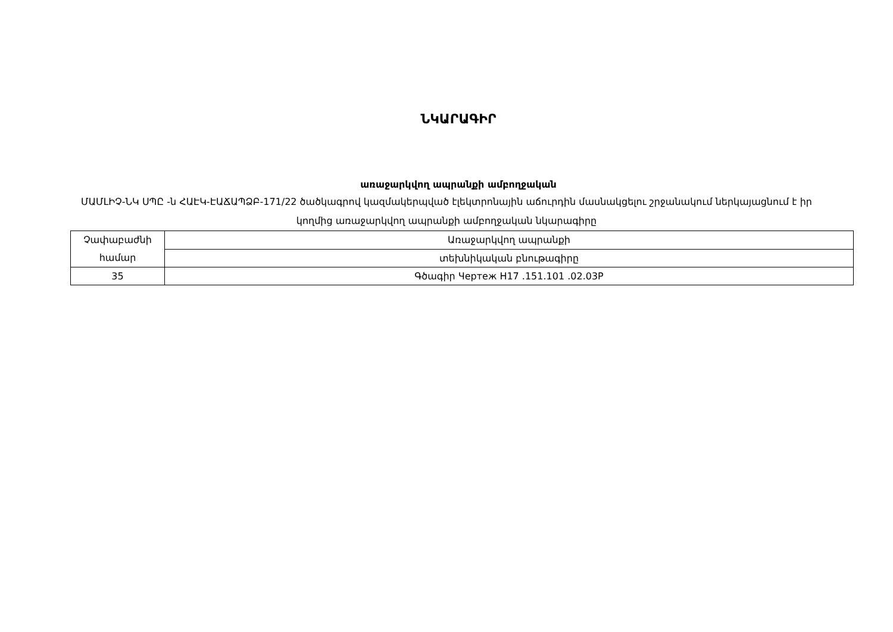ՆԿԱՐԱԳԻՐ
առաջարկվող ապրանքի ամբողջական
ՄԱՄԼԻՉ-ՆԿ ՍՊԸ -ն ՀԱԷԿ-ԷԱՃԱՊՁԲ-171/22 ծածկագրով կազմակերպված էլեկտրոնային աճուրդին մասնակցելու շրջանակում ներկայացնում է իր կողմից առաջարկվող ապրանքի ամբողջական նկարագիրը
| Չափաբաժնի համար | Առաջարկվող ապրանքի |
| | տեխնիկական բնութագիրը |
| 35 | Գծագիր Чертеж H17 .151.101 .02.03P |